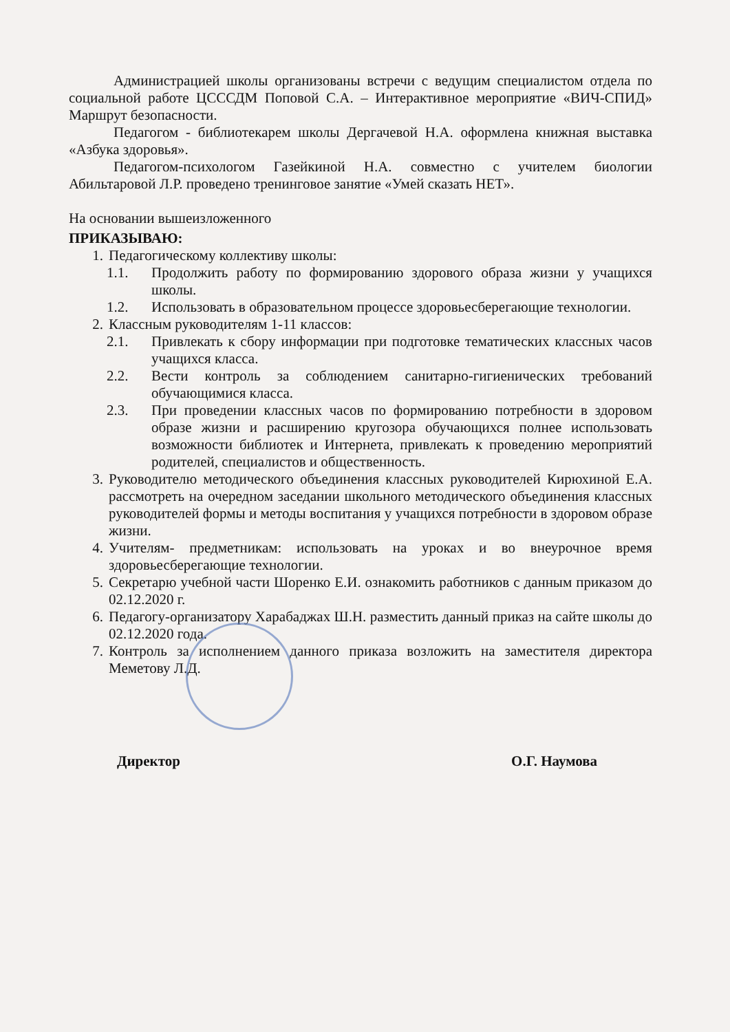Администрацией школы организованы встречи с ведущим специалистом отдела по социальной работе ЦСССДМ Поповой С.А. – Интерактивное мероприятие «ВИЧ-СПИД» Маршрут безопасности.
Педагогом - библиотекарем школы Дергачевой Н.А. оформлена книжная выставка «Азбука здоровья».
Педагогом-психологом Газейкиной Н.А. совместно с учителем биологии Абильтаровой Л.Р. проведено тренинговое занятие «Умей сказать НЕТ».
На основании вышеизложенного
ПРИКАЗЫВАЮ:
1. Педагогическому коллективу школы:
1.1. Продолжить работу по формированию здорового образа жизни у учащихся школы.
1.2. Использовать в образовательном процессе здоровьесберегающие технологии.
2. Классным руководителям 1-11 классов:
2.1. Привлекать к сбору информации при подготовке тематических классных часов учащихся класса.
2.2. Вести контроль за соблюдением санитарно-гигиенических требований обучающимися класса.
2.3. При проведении классных часов по формированию потребности в здоровом образе жизни и расширению кругозора обучающихся полнее использовать возможности библиотек и Интернета, привлекать к проведению мероприятий родителей, специалистов и общественность.
3. Руководителю методического объединения классных руководителей Кирюхиной Е.А. рассмотреть на очередном заседании школьного методического объединения классных руководителей формы и методы воспитания у учащихся потребности в здоровом образе жизни.
4. Учителям- предметникам: использовать на уроках и во внеурочное время здоровьесберегающие технологии.
5. Секретарю учебной части Шоренко Е.И. ознакомить работников с данным приказом до 02.12.2020 г.
6. Педагогу-организатору Харабаджах Ш.Н. разместить данный приказ на сайте школы до 02.12.2020 года.
7. Контроль за исполнением данного приказа возложить на заместителя директора Меметову Л.Д.
Директор О.Г. Наумова